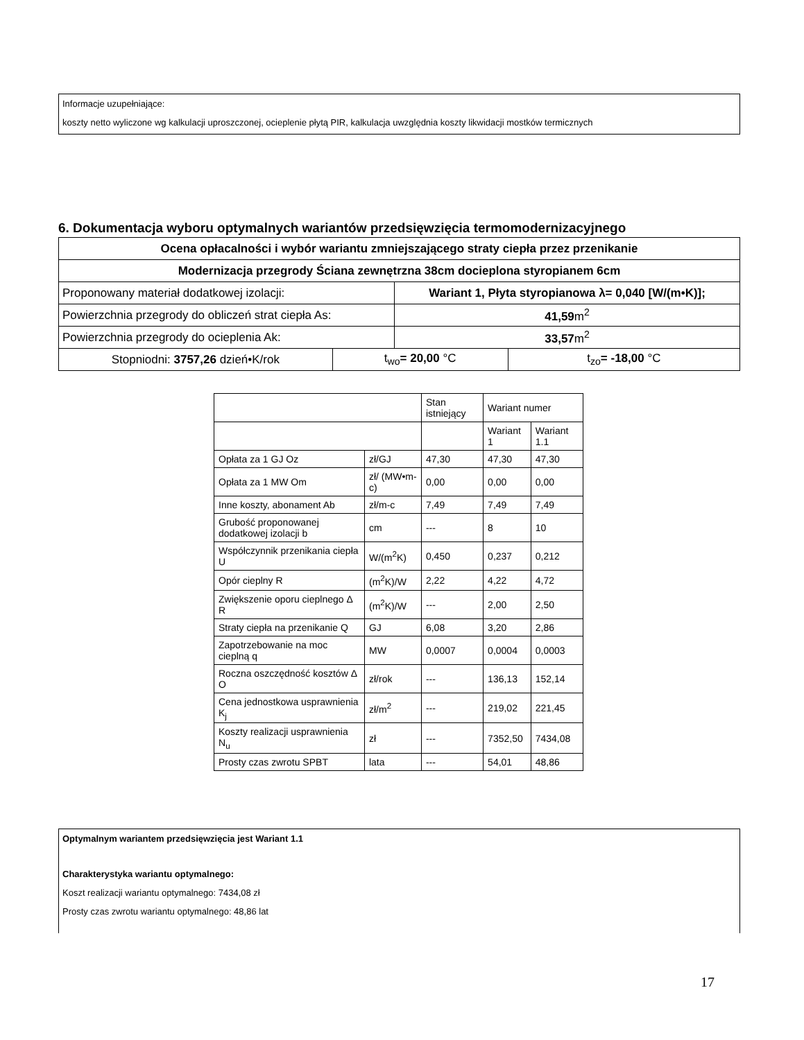Informacje uzupełniające:
koszty netto wyliczone wg kalkulacji uproszczonej, ocieplenie płytą PIR, kalkulacja uwzględnia koszty likwidacji mostków termicznych
6. Dokumentacja wyboru optymalnych wariantów przedsięwzięcia termomodernizacyjnego
| Ocena opłacalności i wybór wariantu zmniejszającego straty ciepła przez przenikanie | | | |
| Modernizacja przegrody Ściana zewnętrzna 38cm docieplona styropianem 6cm | | | |
| Proponowany materiał dodatkowej izolacji: | | Wariant 1, Płyta styropianowa λ= 0,040 [W/(m•K)]; | |
| Powierzchnia przegrody do obliczeń strat ciepła As: | | 41,59 m<sup>2</sup> | |
| Powierzchnia przegrody do ocieplenia Ak: | | 33,57 m<sup>2</sup> | |
| Stopniodni: 3757,26 dzień•K/rok | t<sub>wo</sub> = 20,00 °C | | t<sub>zo</sub> = -18,00 °C |
| | | Stan istniejący | Wariant numer | |
| | | | Wariant 1 | Wariant 1.1 |
| Opłata za 1 GJ Oz | zł/GJ | 47,30 | 47,30 | 47,30 |
| Opłata za 1 MW Om | zł/ (MW•m-c) | 0,00 | 0,00 | 0,00 |
| Inne koszty, abonament Ab | zł/m-c | 7,49 | 7,49 | 7,49 |
| Grubość proponowanej dodatkowej izolacji b | cm | --- | 8 | 10 |
| Współczynnik przenikania ciepła U | W/(m<sup>2</sup>K) | 0,450 | 0,237 | 0,212 |
| Opór cieplny R | (m<sup>2</sup>K)/W | 2,22 | 4,22 | 4,72 |
| Zwiększenie oporu cieplnego Δ R | (m<sup>2</sup>K)/W | --- | 2,00 | 2,50 |
| Straty ciepła na przenikanie Q | GJ | 6,08 | 3,20 | 2,86 |
| Zapotrzebowanie na moc cieplną q | MW | 0,0007 | 0,0004 | 0,0003 |
| Roczna oszczędność kosztów Δ O | zł/rok | --- | 136,13 | 152,14 |
| Cena jednostkowa usprawnienia K<sub>j</sub> | zł/m<sup>2</sup> | --- | 219,02 | 221,45 |
| Koszty realizacji usprawnienia N<sub>u</sub> | zł | --- | 7352,50 | 7434,08 |
| Prosty czas zwrotu SPBT | lata | --- | 54,01 | 48,86 |
Optymalnym wariantem przedsięwzięcia jest Wariant 1.1
Charakterystyka wariantu optymalnego:
Koszt realizacji wariantu optymalnego: 7434,08 zł
Prosty czas zwrotu wariantu optymalnego: 48,86 lat
17